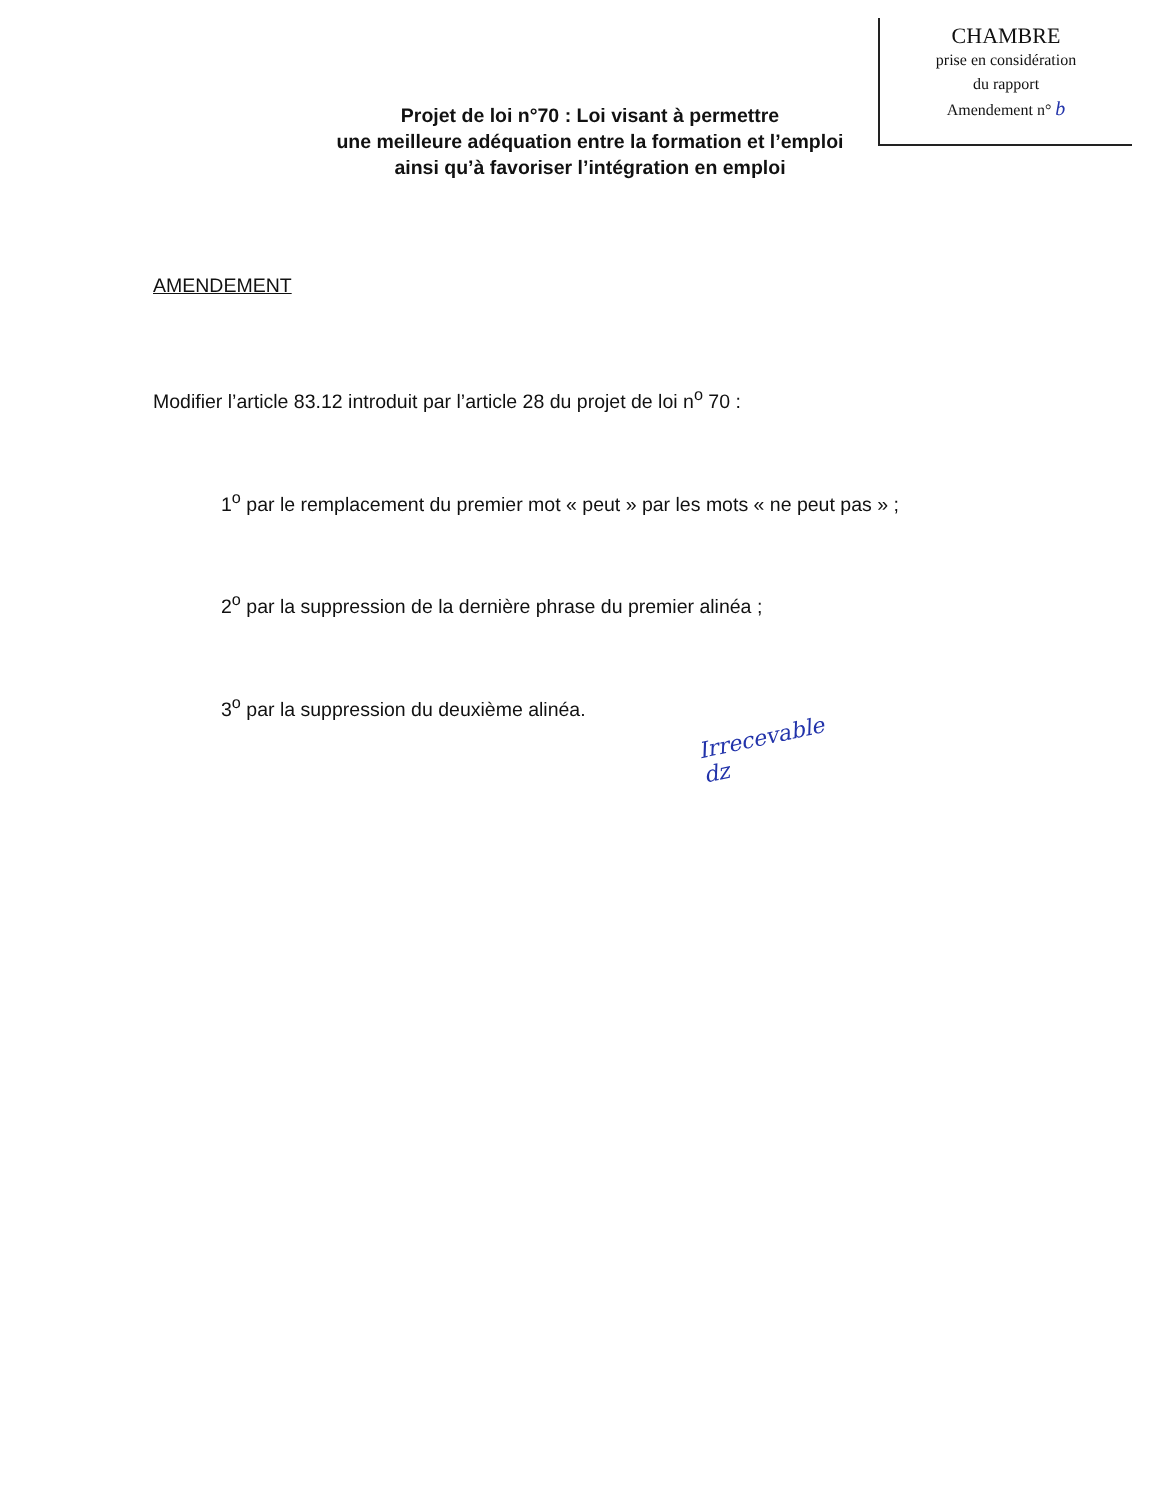CHAMBRE
prise en considération
du rapport
Amendement n° b
Projet de loi n°70 : Loi visant à permettre
une meilleure adéquation entre la formation et l’emploi
ainsi qu’à favoriser l’intégration en emploi
AMENDEMENT
Modifier l’article 83.12 introduit par l’article 28 du projet de loi n<sup>o</sup> 70 :
1<sup>o</sup> par le remplacement du premier mot « peut » par les mots « ne peut pas » ;
2<sup>o</sup> par la suppression de la dernière phrase du premier alinéa ;
3<sup>o</sup> par la suppression du deuxième alinéa.
Irrecevable
dz